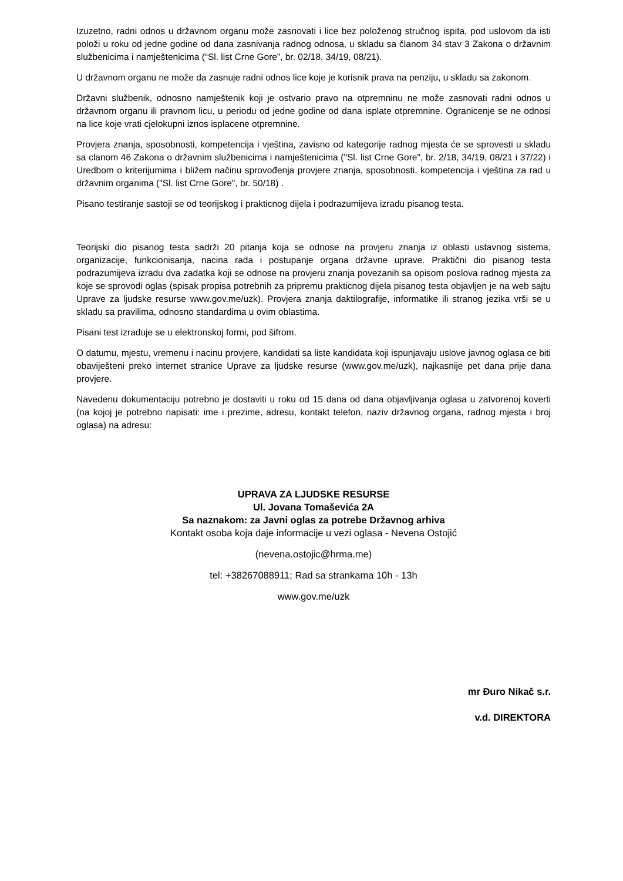Izuzetno, radni odnos u državnom organu može zasnovati i lice bez položenog stručnog ispita, pod uslovom da isti položi u roku od jedne godine od dana zasnivanja radnog odnosa, u skladu sa članom 34 stav 3 Zakona o državnim službenicima i namještenicima (“Sl. list Crne Gore”, br. 02/18, 34/19, 08/21).
U državnom organu ne može da zasnuje radni odnos lice koje je korisnik prava na penziju, u skladu sa zakonom.
Državni službenik, odnosno namještenik koji je ostvario pravo na otpremninu ne može zasnovati radni odnos u državnom organu ili pravnom licu, u periodu od jedne godine od dana isplate otpremnine. Ogranicenje se ne odnosi na lice koje vrati cjelokupni iznos isplacene otpremnine.
Provjera znanja, sposobnosti, kompetencija i vještina, zavisno od kategorije radnog mjesta će se sprovesti u skladu sa clanom 46 Zakona o državnim službenicima i namještenicima ("Sl. list Crne Gore", br. 2/18, 34/19, 08/21 i 37/22) i Uredbom o kriterijumima i bližem načinu sprovođenja provjere znanja, sposobnosti, kompetencija i vještina za rad u državnim organima ("Sl. list Crne Gore", br. 50/18) .
Pisano testiranje sastoji se od teorijskog i prakticnog dijela i podrazumijeva izradu pisanog testa.
Teorijski dio pisanog testa sadrži 20 pitanja koja se odnose na provjeru znanja iz oblasti ustavnog sistema, organizacije, funkcionisanja, nacina rada i postupanje organa državne uprave. Praktični dio pisanog testa podrazumijeva izradu dva zadatka koji se odnose na provjeru znanja povezanih sa opisom poslova radnog mjesta za koje se sprovodi oglas (spisak propisa potrebnih za pripremu prakticnog dijela pisanog testa objavljen je na web sajtu Uprave za ljudske resurse www.gov.me/uzk). Provjera znanja daktilografije, informatike ili stranog jezika vrši se u skladu sa pravilima, odnosno standardima u ovim oblastima.
Pisani test izraduje se u elektronskoj formi, pod šifrom.
O datumu, mjestu, vremenu i nacinu provjere, kandidati sa liste kandidata koji ispunjavaju uslove javnog oglasa ce biti obaviješteni preko internet stranice Uprave za ljudske resurse (www.gov.me/uzk), najkasnije pet dana prije dana provjere.
Navedenu dokumentaciju potrebno je dostaviti u roku od 15 dana od dana objavljivanja oglasa u zatvorenoj koverti (na kojoj je potrebno napisati: ime i prezime, adresu, kontakt telefon, naziv državnog organa, radnog mjesta i broj oglasa) na adresu:
UPRAVA ZA LJUDSKE RESURSE
Ul. Jovana Tomaševića 2A
Sa naznakom: za Javni oglas za potrebe Državnog arhiva
Kontakt osoba koja daje informacije u vezi oglasa - Nevena Ostojić
(nevena.ostojic@hrma.me)
tel: +38267088911; Rad sa strankama 10h - 13h
www.gov.me/uzk
mr Đuro Nikač s.r.
v.d. DIREKTORA